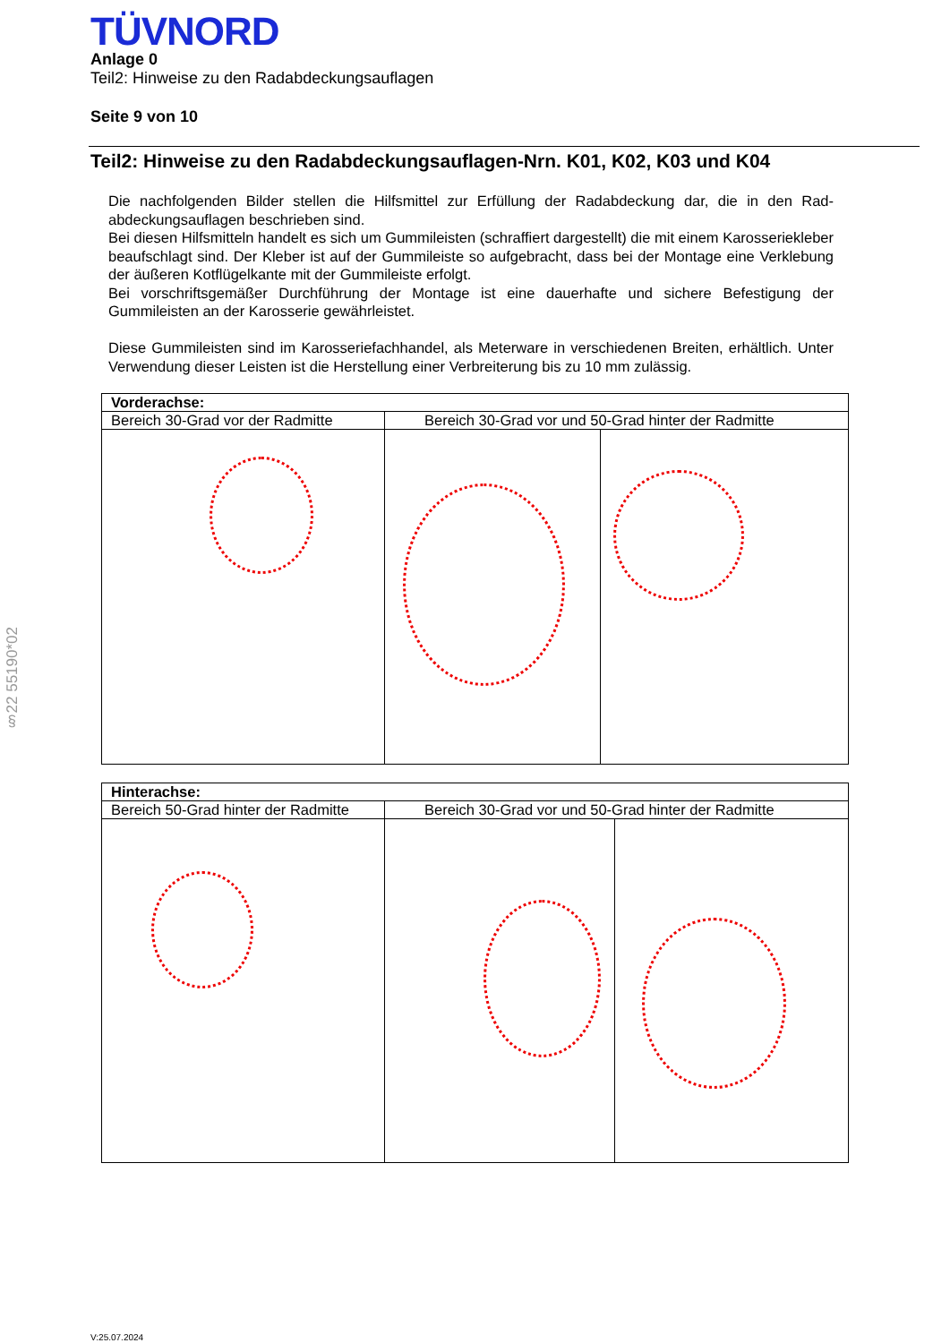TÜVNORD
Anlage 0
Teil2: Hinweise zu den Radabdeckungsauflagen
Seite 9 von 10
Teil2: Hinweise zu den Radabdeckungsauflagen-Nrn. K01, K02, K03 und K04
Die nachfolgenden Bilder stellen die Hilfsmittel zur Erfüllung der Radabdeckung dar, die in den Rad-abdeckungsauflagen beschrieben sind.
Bei diesen Hilfsmitteln handelt es sich um Gummileisten (schraffiert dargestellt) die mit einem Karosseriekleber beaufschlagt sind. Der Kleber ist auf der Gummileiste so aufgebracht, dass bei der Montage eine Verklebung der äußeren Kotflügelkante mit der Gummileiste erfolgt.
Bei vorschriftsgemäßer Durchführung der Montage ist eine dauerhafte und sichere Befestigung der Gummileisten an der Karosserie gewährleistet.
Diese Gummileisten sind im Karosseriefachhandel, als Meterware in verschiedenen Breiten, erhältlich. Unter Verwendung dieser Leisten ist die Herstellung einer Verbreiterung bis zu 10 mm zulässig.
| Vorderachse: | | |
| Bereich 30-Grad vor der Radmitte | Bereich 30-Grad vor und 50-Grad hinter der Radmitte | |
| Hinterachse: | | |
| Bereich 50-Grad hinter der Radmitte | Bereich 30-Grad vor und 50-Grad hinter der Radmitte | |
§22 55190*02
V:25.07.2024